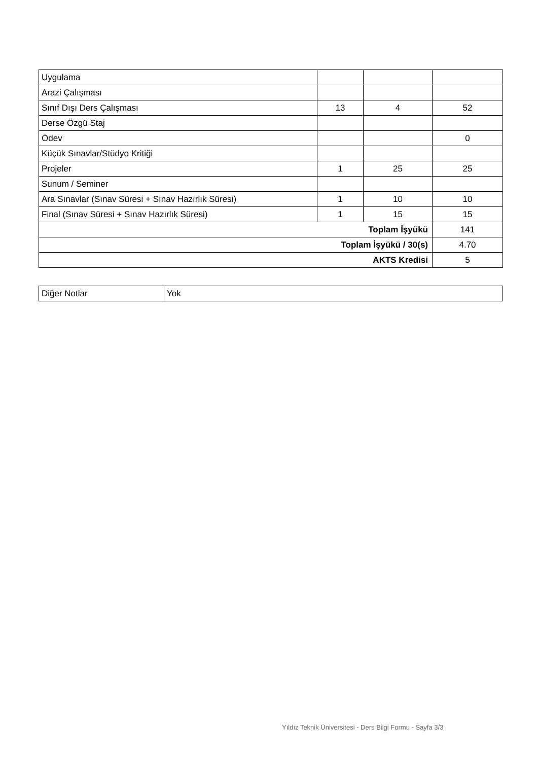| Uygulama | | | |
| Arazi Çalışması | | | |
| Sınıf Dışı Ders Çalışması | 13 | 4 | 52 |
| Derse Özgü Staj | | | |
| Ödev | | | 0 |
| Küçük Sınavlar/Stüdyo Kritiği | | | |
| Projeler | 1 | 25 | 25 |
| Sunum / Seminer | | | |
| Ara Sınavlar (Sınav Süresi + Sınav Hazırlık Süresi) | 1 | 10 | 10 |
| Final (Sınav Süresi + Sınav Hazırlık Süresi) | 1 | 15 | 15 |
| Toplam İşyükü | | | 141 |
| Toplam İşyükü / 30(s) | | | 4.70 |
| AKTS Kredisi | | | 5 |
| Diğer Notlar | Yok |
Yıldız Teknik Üniversitesi - Ders Bilgi Formu - Sayfa 3/3